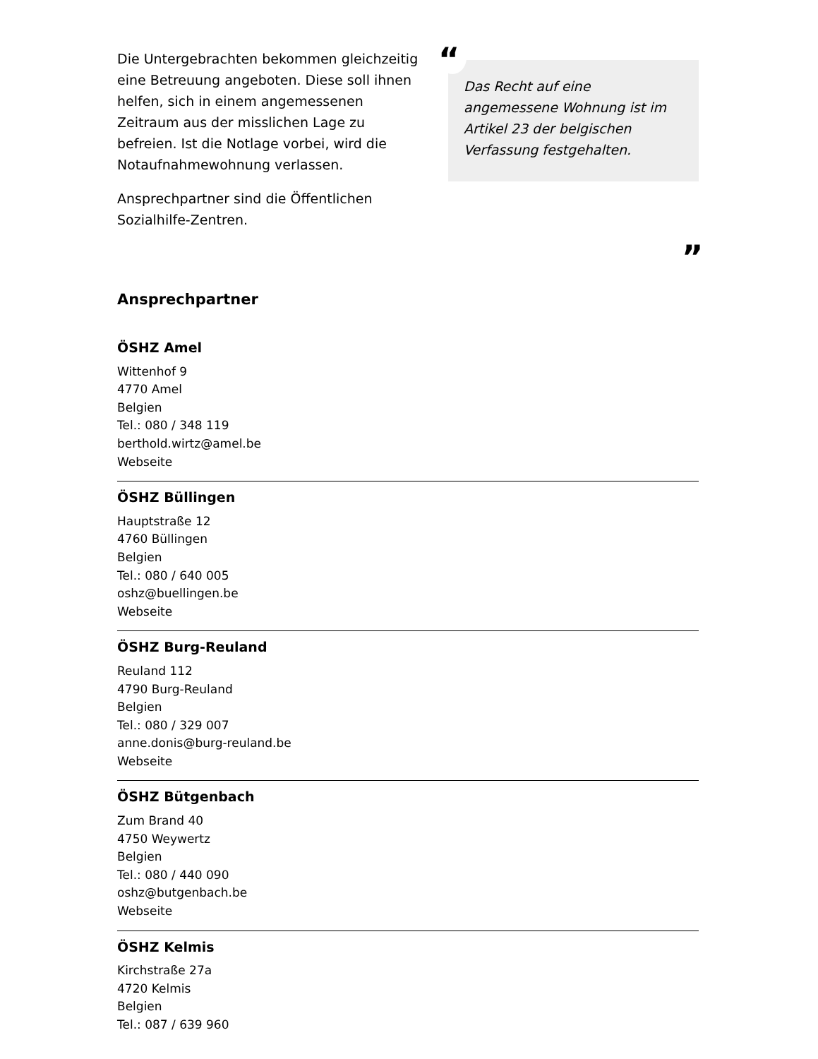Die Untergebrachten bekommen gleichzeitig eine Betreuung angeboten. Diese soll ihnen helfen, sich in einem angemessenen Zeitraum aus der misslichen Lage zu befreien. Ist die Notlage vorbei, wird die Notaufnahmewohnung verlassen.
Ansprechpartner sind die Öffentlichen Sozialhilfe-Zentren.
“
Das Recht auf eine angemessene Wohnung ist im Artikel 23 der belgischen Verfassung festgehalten.
”
Ansprechpartner
ÖSHZ Amel
Wittenhof 9
4770 Amel
Belgien
Tel.: 080 / 348 119
berthold.wirtz@amel.be
Webseite
ÖSHZ Büllingen
Hauptstraße 12
4760 Büllingen
Belgien
Tel.: 080 / 640 005
oshz@buellingen.be
Webseite
ÖSHZ Burg-Reuland
Reuland 112
4790 Burg-Reuland
Belgien
Tel.: 080 / 329 007
anne.donis@burg-reuland.be
Webseite
ÖSHZ Bütgenbach
Zum Brand 40
4750 Weywertz
Belgien
Tel.: 080 / 440 090
oshz@butgenbach.be
Webseite
ÖSHZ Kelmis
Kirchstraße 27a
4720 Kelmis
Belgien
Tel.: 087 / 639 960